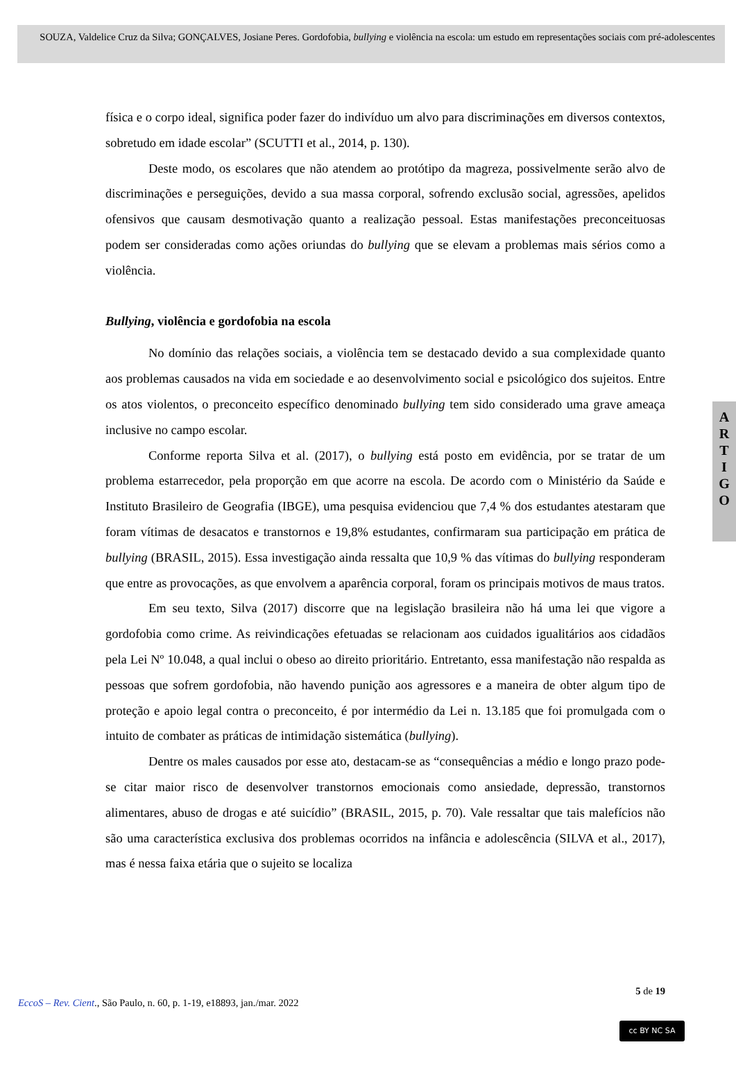SOUZA, Valdelice Cruz da Silva; GONÇALVES, Josiane Peres. Gordofobia, bullying e violência na escola: um estudo em representações sociais com pré-adolescentes
física e o corpo ideal, significa poder fazer do indivíduo um alvo para discriminações em diversos contextos, sobretudo em idade escolar” (SCUTTI et al., 2014, p. 130).
Deste modo, os escolares que não atendem ao protótipo da magreza, possivelmente serão alvo de discriminações e perseguições, devido a sua massa corporal, sofrendo exclusão social, agressões, apelidos ofensivos que causam desmotivação quanto a realização pessoal. Estas manifestações preconceituosas podem ser consideradas como ações oriundas do bullying que se elevam a problemas mais sérios como a violência.
Bullying, violência e gordofobia na escola
No domínio das relações sociais, a violência tem se destacado devido a sua complexidade quanto aos problemas causados na vida em sociedade e ao desenvolvimento social e psicológico dos sujeitos. Entre os atos violentos, o preconceito específico denominado bullying tem sido considerado uma grave ameaça inclusive no campo escolar.
Conforme reporta Silva et al. (2017), o bullying está posto em evidência, por se tratar de um problema estarrecedor, pela proporção em que acorre na escola. De acordo com o Ministério da Saúde e Instituto Brasileiro de Geografia (IBGE), uma pesquisa evidenciou que 7,4 % dos estudantes atestaram que foram vítimas de desacatos e transtornos e 19,8% estudantes, confirmaram sua participação em prática de bullying (BRASIL, 2015). Essa investigação ainda ressalta que 10,9 % das vítimas do bullying responderam que entre as provocações, as que envolvem a aparência corporal, foram os principais motivos de maus tratos.
Em seu texto, Silva (2017) discorre que na legislação brasileira não há uma lei que vigore a gordofobia como crime. As reivindicações efetuadas se relacionam aos cuidados igualitários aos cidadãos pela Lei Nº 10.048, a qual inclui o obeso ao direito prioritário. Entretanto, essa manifestação não respalda as pessoas que sofrem gordofobia, não havendo punição aos agressores e a maneira de obter algum tipo de proteção e apoio legal contra o preconceito, é por intermédio da Lei n. 13.185 que foi promulgada com o intuito de combater as práticas de intimidação sistemática (bullying).
Dentre os males causados por esse ato, destacam-se as “consequências a médio e longo prazo pode-se citar maior risco de desenvolver transtornos emocionais como ansiedade, depressão, transtornos alimentares, abuso de drogas e até suicídio” (BRASIL, 2015, p. 70). Vale ressaltar que tais malefícios não são uma característica exclusiva dos problemas ocorridos na infância e adolescência (SILVA et al., 2017), mas é nessa faixa etária que o sujeito se localiza
A
R
T
I
G
O
5 de 19
EccoS – Rev. Cient., São Paulo, n. 60, p. 1-19, e18893, jan./mar. 2022
cc BY NC SA